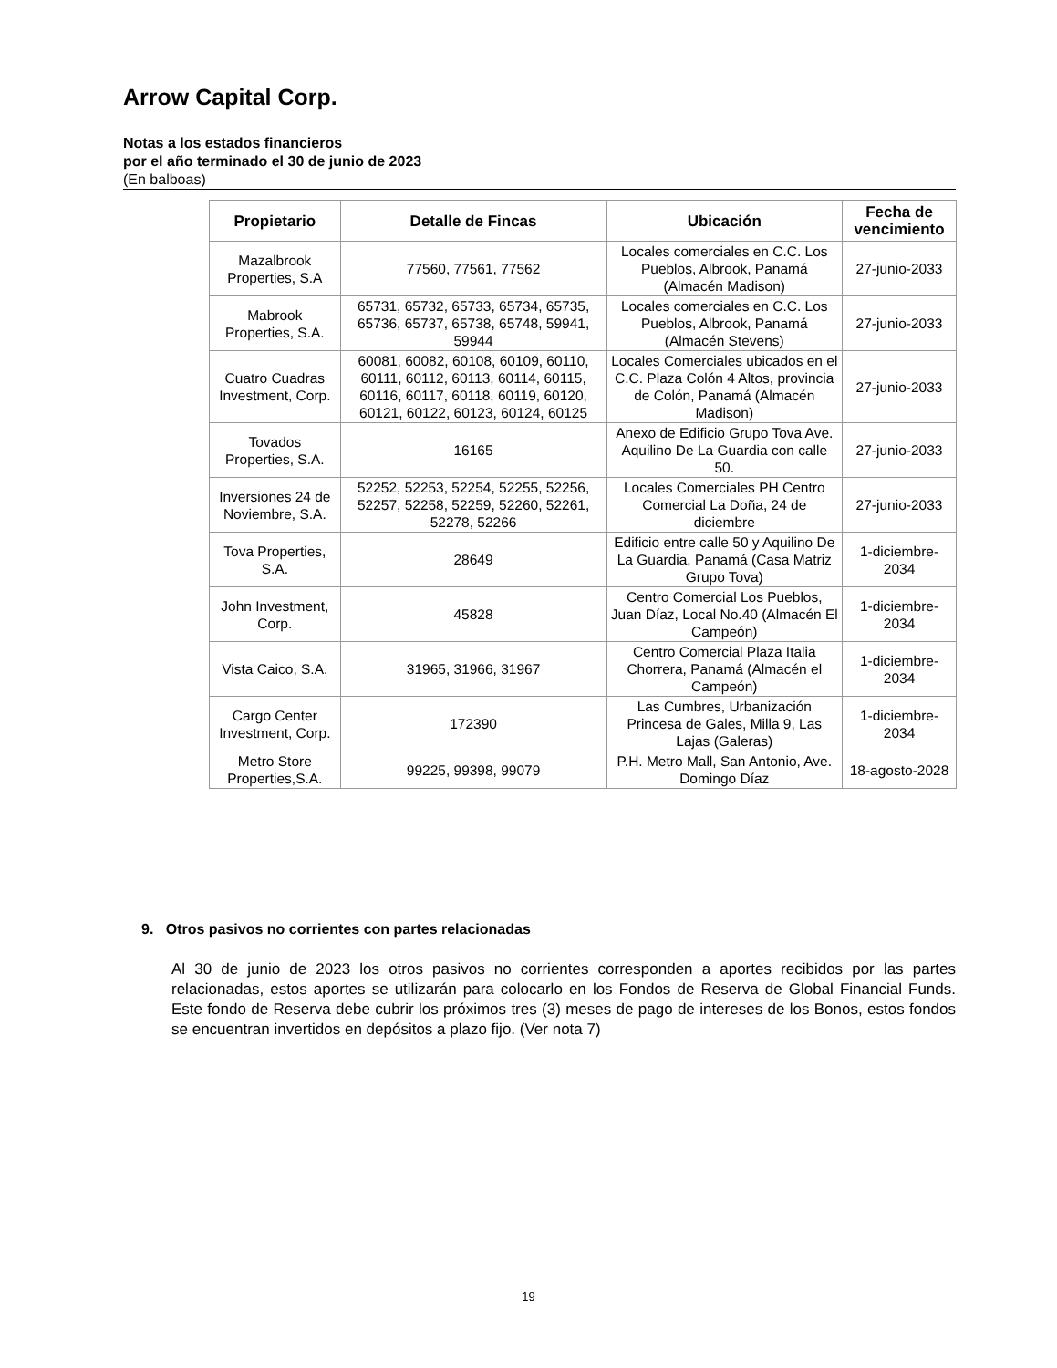Arrow Capital Corp.
Notas a los estados financieros
por el año terminado el 30 de junio de 2023
(En balboas)
| Propietario | Detalle de Fincas | Ubicación | Fecha de vencimiento |
| --- | --- | --- | --- |
| Mazalbrook Properties, S.A | 77560, 77561, 77562 | Locales comerciales en C.C. Los Pueblos, Albrook, Panamá (Almacén Madison) | 27-junio-2033 |
| Mabrook Properties, S.A. | 65731, 65732, 65733, 65734, 65735, 65736, 65737, 65738, 65748, 59941, 59944 | Locales comerciales en C.C. Los Pueblos, Albrook, Panamá (Almacén Stevens) | 27-junio-2033 |
| Cuatro Cuadras Investment, Corp. | 60081, 60082, 60108, 60109, 60110, 60111, 60112, 60113, 60114, 60115, 60116, 60117, 60118, 60119, 60120, 60121, 60122, 60123, 60124, 60125 | Locales Comerciales ubicados en el C.C. Plaza Colón 4 Altos, provincia de Colón, Panamá (Almacén Madison) | 27-junio-2033 |
| Tovados Properties, S.A. | 16165 | Anexo de Edificio Grupo Tova Ave. Aquilino De La Guardia con calle 50. | 27-junio-2033 |
| Inversiones 24 de Noviembre, S.A. | 52252, 52253, 52254, 52255, 52256, 52257, 52258, 52259, 52260, 52261, 52278, 52266 | Locales Comerciales PH Centro Comercial La Doña, 24 de diciembre | 27-junio-2033 |
| Tova Properties, S.A. | 28649 | Edificio entre calle 50 y Aquilino De La Guardia, Panamá (Casa Matriz Grupo Tova) | 1-diciembre-2034 |
| John Investment, Corp. | 45828 | Centro Comercial Los Pueblos, Juan Díaz, Local No.40 (Almacén El Campeón) | 1-diciembre-2034 |
| Vista Caico, S.A. | 31965, 31966, 31967 | Centro Comercial Plaza Italia Chorrera, Panamá (Almacén el Campeón) | 1-diciembre-2034 |
| Cargo Center Investment, Corp. | 172390 | Las Cumbres, Urbanización Princesa de Gales, Milla 9, Las Lajas (Galeras) | 1-diciembre-2034 |
| Metro Store Properties,S.A. | 99225, 99398, 99079 | P.H. Metro Mall, San Antonio, Ave. Domingo Díaz | 18-agosto-2028 |
9. Otros pasivos no corrientes con partes relacionadas
Al 30 de junio de 2023 los otros pasivos no corrientes corresponden a aportes recibidos por las partes relacionadas, estos aportes se utilizarán para colocarlo en los Fondos de Reserva de Global Financial Funds. Este fondo de Reserva debe cubrir los próximos tres (3) meses de pago de intereses de los Bonos, estos fondos se encuentran invertidos en depósitos a plazo fijo. (Ver nota 7)
19